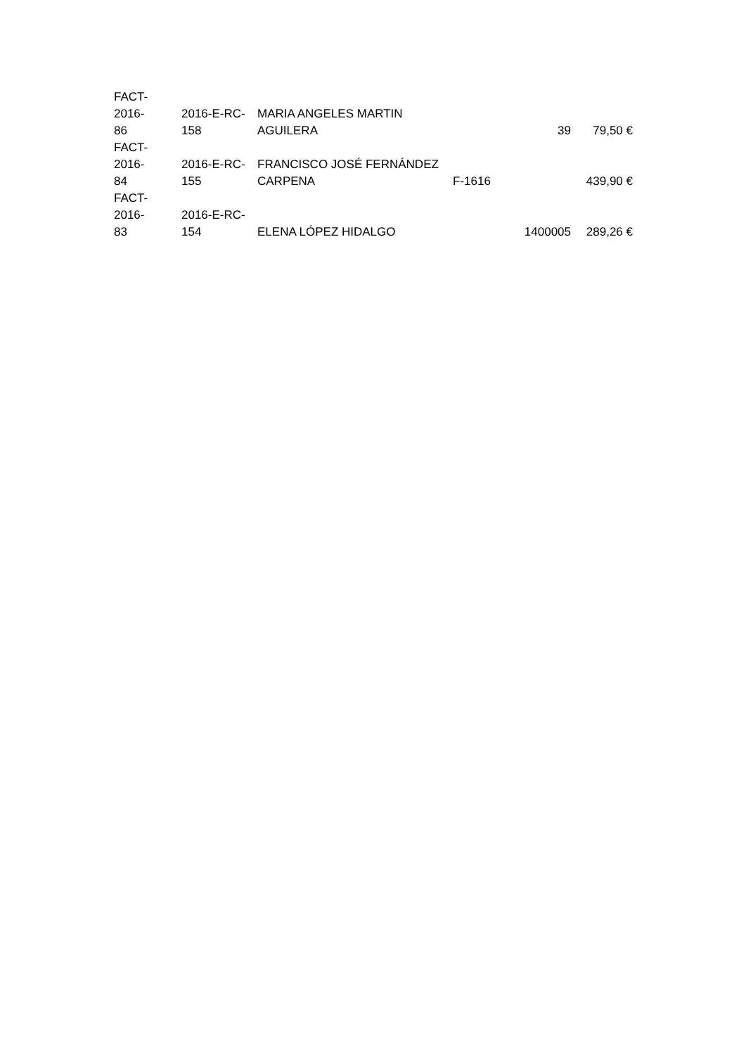| FACT-2016- 86 | 2016-E-RC- 158 | MARIA ANGELES MARTIN AGUILERA | | 39 | 79,50 € |
| FACT-2016- 84 | 2016-E-RC- 155 | FRANCISCO JOSÉ FERNÁNDEZ CARPENA | F-1616 | | 439,90 € |
| FACT-2016- 83 | 2016-E-RC- 154 | ELENA LÓPEZ HIDALGO | | 1400005 | 289,26 € |